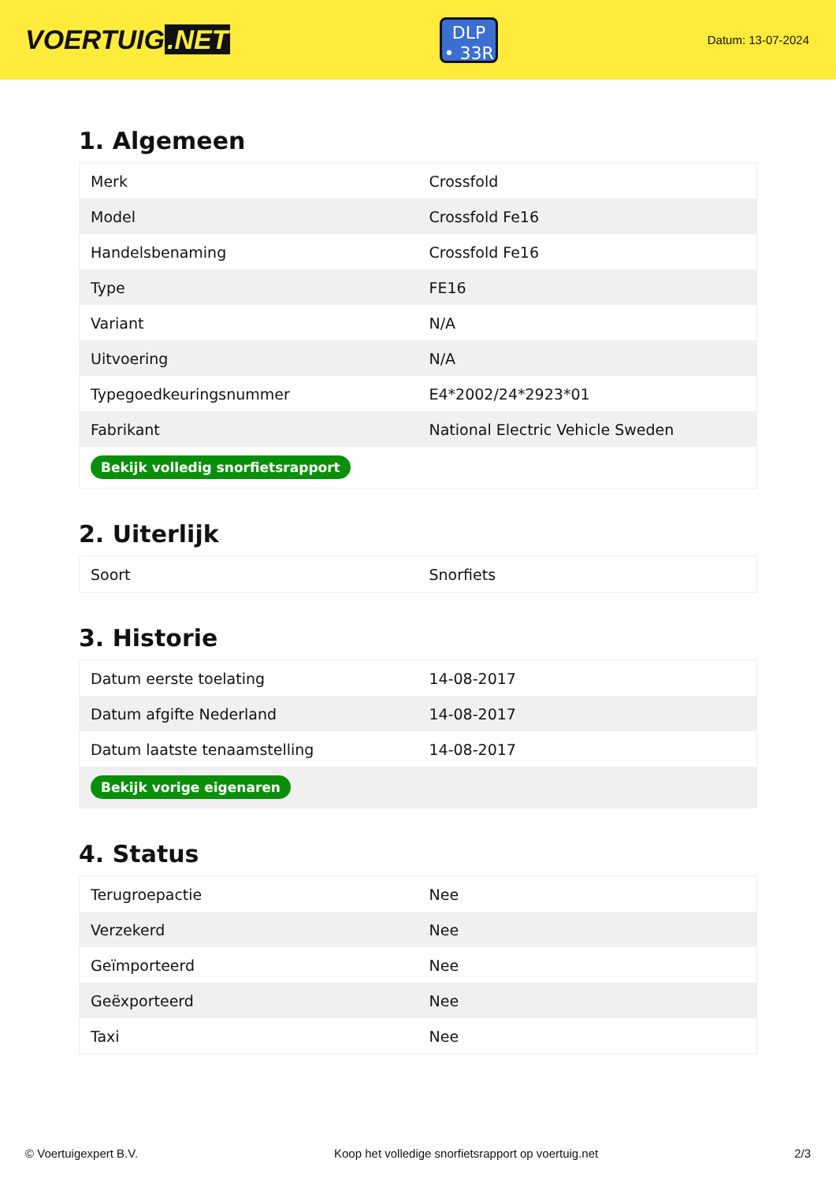VOERTUIG.NET
DLP
• 33R
Datum: 13-07-2024
1. Algemeen
| Merk | Crossfold |
| Model | Crossfold Fe16 |
| Handelsbenaming | Crossfold Fe16 |
| Type | FE16 |
| Variant | N/A |
| Uitvoering | N/A |
| Typegoedkeuringsnummer | E4*2002/24*2923*01 |
| Fabrikant | National Electric Vehicle Sweden |
| Bekijk volledig snorfietsrapport | |
2. Uiterlijk
| Soort | Snorfiets |
3. Historie
| Datum eerste toelating | 14-08-2017 |
| Datum afgifte Nederland | 14-08-2017 |
| Datum laatste tenaamstelling | 14-08-2017 |
| Bekijk vorige eigenaren | |
4. Status
| Terugroepactie | Nee |
| Verzekerd | Nee |
| Geïmporteerd | Nee |
| Geëxporteerd | Nee |
| Taxi | Nee |
© Voertuigexpert B.V. Koop het volledige snorfietsrapport op voertuig.net 2/3